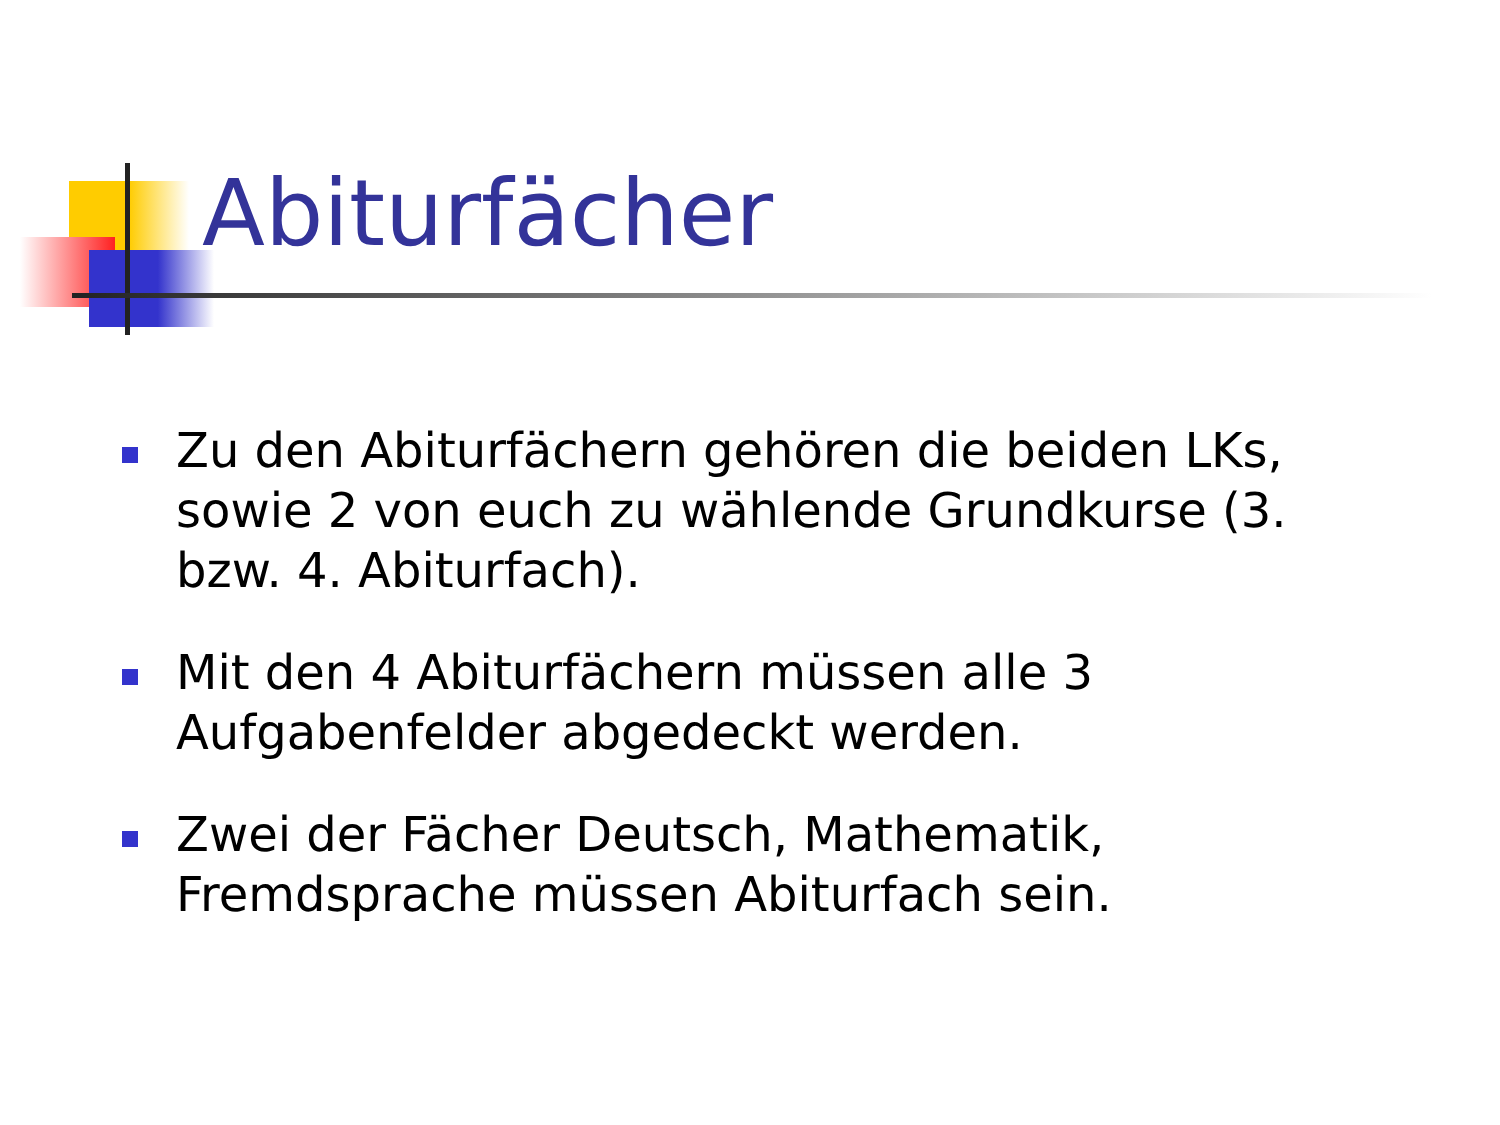Abiturfächer
Zu den Abiturfächern gehören die beiden LKs, sowie 2 von euch zu wählende Grundkurse (3. bzw. 4. Abiturfach).
Mit den 4 Abiturfächern müssen alle 3 Aufgabenfelder abgedeckt werden.
Zwei der Fächer Deutsch, Mathematik, Fremdsprache müssen Abiturfach sein.